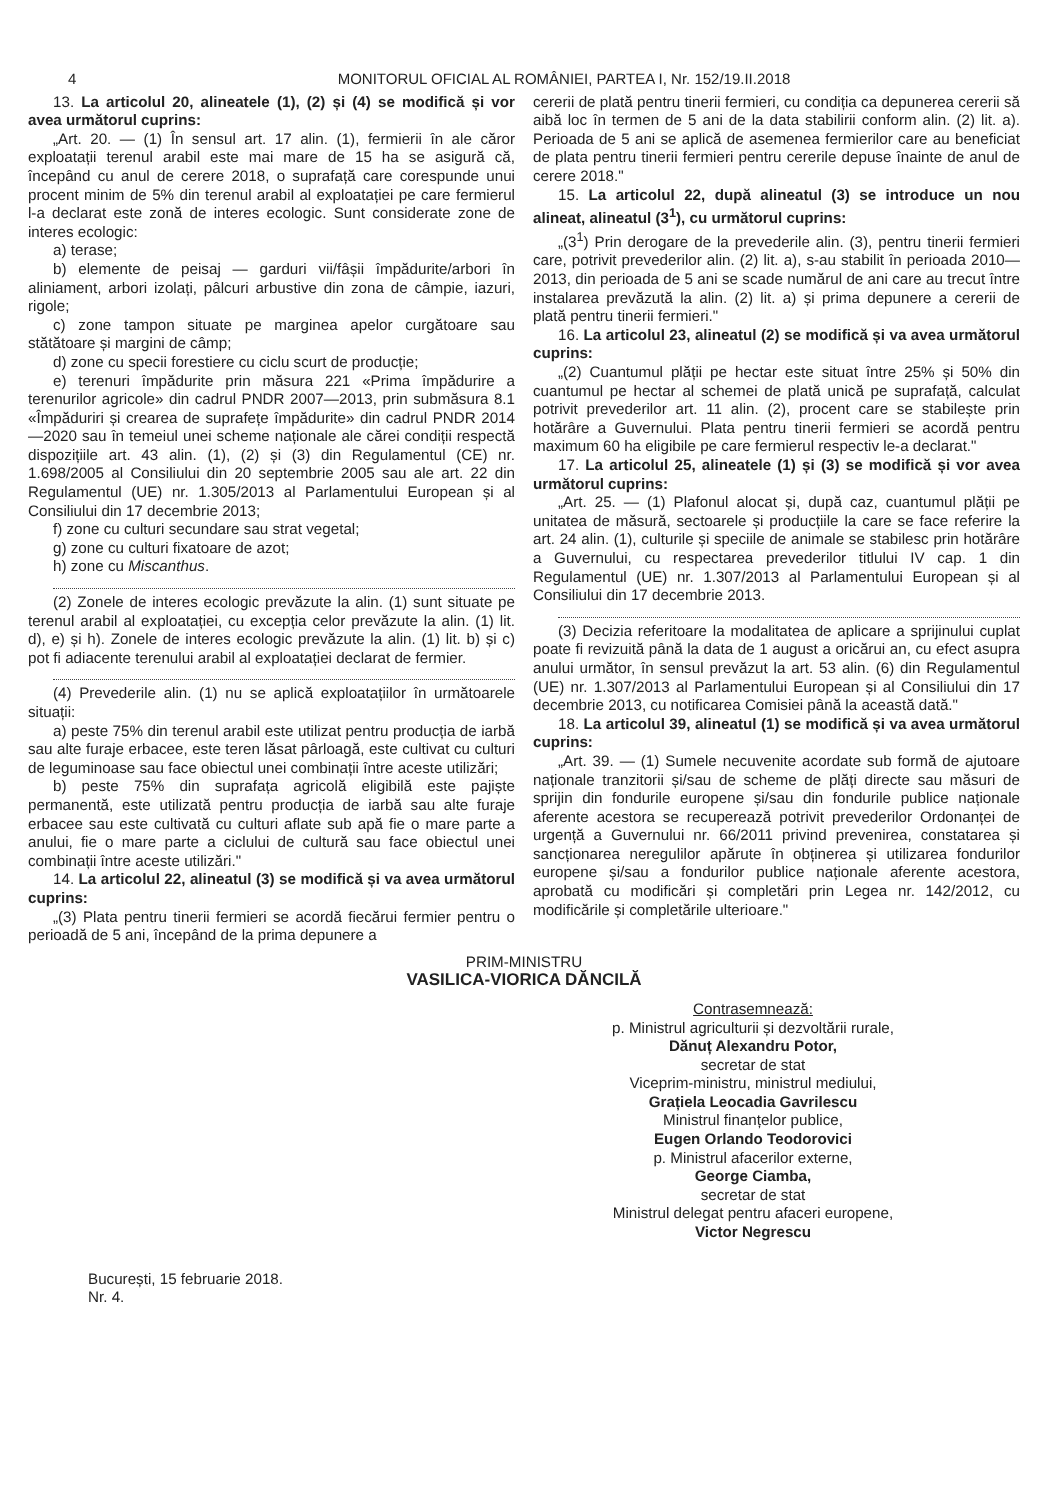4 MONITORUL OFICIAL AL ROMÂNIEI, PARTEA I, Nr. 152/19.II.2018
13. La articolul 20, alineatele (1), (2) și (4) se modifică și vor avea următorul cuprins:
„Art. 20. — (1) În sensul art. 17 alin. (1), fermierii în ale căror exploatații terenul arabil este mai mare de 15 ha se asigură că, începând cu anul de cerere 2018, o suprafață care corespunde unui procent minim de 5% din terenul arabil al exploatației pe care fermierul l-a declarat este zonă de interes ecologic. Sunt considerate zone de interes ecologic:
a) terase;
b) elemente de peisaj — garduri vii/fâșii împădurite/arbori în aliniament, arbori izolați, pâlcuri arbustive din zona de câmpie, iazuri, rigole;
c) zone tampon situate pe marginea apelor curgătoare sau stătătoare și margini de câmp;
d) zone cu specii forestiere cu ciclu scurt de producție;
e) terenuri împădurite prin măsura 221 «Prima împădurire a terenurilor agricole» din cadrul PNDR 2007—2013, prin submăsura 8.1 «Împăduriri și crearea de suprafețe împădurite» din cadrul PNDR 2014—2020 sau în temeiul unei scheme naționale ale cărei condiții respectă dispozițiile art. 43 alin. (1), (2) și (3) din Regulamentul (CE) nr. 1.698/2005 al Consiliului din 20 septembrie 2005 sau ale art. 22 din Regulamentul (UE) nr. 1.305/2013 al Parlamentului European și al Consiliului din 17 decembrie 2013;
f) zone cu culturi secundare sau strat vegetal;
g) zone cu culturi fixatoare de azot;
h) zone cu Miscanthus.
(2) Zonele de interes ecologic prevăzute la alin. (1) sunt situate pe terenul arabil al exploatației, cu excepția celor prevăzute la alin. (1) lit. d), e) și h). Zonele de interes ecologic prevăzute la alin. (1) lit. b) și c) pot fi adiacente terenului arabil al exploatației declarat de fermier.
(4) Prevederile alin. (1) nu se aplică exploatațiilor în următoarele situații:
a) peste 75% din terenul arabil este utilizat pentru producția de iarbă sau alte furaje erbacee, este teren lăsat pârloagă, este cultivat cu culturi de leguminoase sau face obiectul unei combinații între aceste utilizări;
b) peste 75% din suprafața agricolă eligibilă este pajiște permanentă, este utilizată pentru producția de iarbă sau alte furaje erbacee sau este cultivată cu culturi aflate sub apă fie o mare parte a anului, fie o mare parte a ciclului de cultură sau face obiectul unei combinații între aceste utilizări."
14. La articolul 22, alineatul (3) se modifică și va avea următorul cuprins:
„(3) Plata pentru tinerii fermieri se acordă fiecărui fermier pentru o perioadă de 5 ani, începând de la prima depunere a
cererii de plată pentru tinerii fermieri, cu condiția ca depunerea cererii să aibă loc în termen de 5 ani de la data stabilirii conform alin. (2) lit. a). Perioada de 5 ani se aplică de asemenea fermierilor care au beneficiat de plata pentru tinerii fermieri pentru cererile depuse înainte de anul de cerere 2018."
15. La articolul 22, după alineatul (3) se introduce un nou alineat, alineatul (3<sup>1</sup>), cu următorul cuprins:
„(3<sup>1</sup>) Prin derogare de la prevederile alin. (3), pentru tinerii fermieri care, potrivit prevederilor alin. (2) lit. a), s-au stabilit în perioada 2010—2013, din perioada de 5 ani se scade numărul de ani care au trecut între instalarea prevăzută la alin. (2) lit. a) și prima depunere a cererii de plată pentru tinerii fermieri."
16. La articolul 23, alineatul (2) se modifică și va avea următorul cuprins:
„(2) Cuantumul plății pe hectar este situat între 25% și 50% din cuantumul pe hectar al schemei de plată unică pe suprafață, calculat potrivit prevederilor art. 11 alin. (2), procent care se stabilește prin hotărâre a Guvernului. Plata pentru tinerii fermieri se acordă pentru maximum 60 ha eligibile pe care fermierul respectiv le-a declarat."
17. La articolul 25, alineatele (1) și (3) se modifică și vor avea următorul cuprins:
„Art. 25. — (1) Plafonul alocat și, după caz, cuantumul plății pe unitatea de măsură, sectoarele și producțiile la care se face referire la art. 24 alin. (1), culturile și speciile de animale se stabilesc prin hotărâre a Guvernului, cu respectarea prevederilor titlului IV cap. 1 din Regulamentul (UE) nr. 1.307/2013 al Parlamentului European și al Consiliului din 17 decembrie 2013.
(3) Decizia referitoare la modalitatea de aplicare a sprijinului cuplat poate fi revizuită până la data de 1 august a oricărui an, cu efect asupra anului următor, în sensul prevăzut la art. 53 alin. (6) din Regulamentul (UE) nr. 1.307/2013 al Parlamentului European și al Consiliului din 17 decembrie 2013, cu notificarea Comisiei până la această dată."
18. La articolul 39, alineatul (1) se modifică și va avea următorul cuprins:
„Art. 39. — (1) Sumele necuvenite acordate sub formă de ajutoare naționale tranzitorii și/sau de scheme de plăți directe sau măsuri de sprijin din fondurile europene și/sau din fondurile publice naționale aferente acestora se recuperează potrivit prevederilor Ordonanței de urgență a Guvernului nr. 66/2011 privind prevenirea, constatarea și sancționarea neregulilor apărute în obținerea și utilizarea fondurilor europene și/sau a fondurilor publice naționale aferente acestora, aprobată cu modificări și completări prin Legea nr. 142/2012, cu modificările și completările ulterioare."
PRIM-MINISTRU
VASILICA-VIORICA DĂNCILĂ
Contrasemnează:
p. Ministrul agriculturii și dezvoltării rurale,
Dănuț Alexandru Potor,
secretar de stat
Viceprim-ministru, ministrul mediului,
Grațiela Leocadia Gavrilescu
Ministrul finanțelor publice,
Eugen Orlando Teodorovici
p. Ministrul afacerilor externe,
George Ciamba,
secretar de stat
Ministrul delegat pentru afaceri europene,
Victor Negrescu
București, 15 februarie 2018.
Nr. 4.